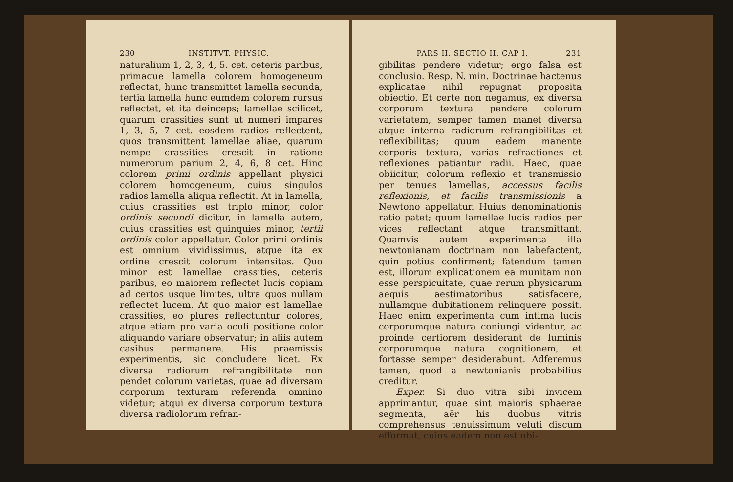230 INSTITVT. PHYSIC.
naturalium 1, 2, 3, 4, 5. cet. ceteris paribus, primaque lamella colorem homogeneum reflectat, hunc transmittet lamella secunda, tertia lamella hunc eumdem colorem rursus reflectet, et ita deinceps; lamellae scilicet, quarum crassities sunt ut numeri impares 1, 3, 5, 7 cet. eosdem radios reflectent, quos transmittent lamellae aliae, quarum nempe crassities crescit in ratione numerorum parium 2, 4, 6, 8 cet. Hinc colorem primi ordinis appellant physici colorem homogeneum, cuius singulos radios lamella aliqua reflectit. At in lamella, cuius crassities est triplo minor, color ordinis secundi dicitur, in lamella autem, cuius crassities est quinquies minor, tertii ordinis color appellatur. Color primi ordinis est omnium vividissimus, atque ita ex ordine crescit colorum intensitas. Quo minor est lamellae crassities, ceteris paribus, eo maiorem reflectet lucis copiam ad certos usque limites, ultra quos nullam reflectet lucem. At quo maior est lamellae crassities, eo plures reflectuntur colores, atque etiam pro varia oculi positione color aliquando variare observatur; in aliis autem casibus permanere. His praemissis experimentis, sic concludere licet. Ex diversa radiorum refrangibilitate non pendet colorum varietas, quae ad diversam corporum texturam referenda omnino videtur; atqui ex diversa corporum textura diversa radiolorum refran-
PARS II. SECTIO II. CAP I. 231
gibilitas pendere videtur; ergo falsa est conclusio. Resp. N. min. Doctrinae hactenus explicatae nihil repugnat proposita obiectio. Et certe non negamus, ex diversa corporum textura pendere colorum varietatem, semper tamen manet diversa atque interna radiorum refrangibilitas et reflexibilitas; quum eadem manente corporis textura, varias refractiones et reflexiones patiantur radii. Haec, quae obiicitur, colorum reflexio et transmissio per tenues lamellas, accessus facilis reflexionis, et facilis transmissionis a Newtono appellatur. Huius denominationis ratio patet; quum lamellae lucis radios per vices reflectant atque transmittant. Quamvis autem experimenta illa newtonianam doctrinam non labefactent, quin potius confirment; fatendum tamen est, illorum explicationem ea munitam non esse perspicuitate, quae rerum physicarum aequis aestimatoribus satisfacere, nullamque dubitationem relinquere possit. Haec enim experimenta cum intima lucis corporumque natura coniungi videntur, ac proinde certiorem desiderant de luminis corporumque natura cognitionem, et fortasse semper desiderabunt. Adferemus tamen, quod a newtonianis probabilius creditur.
Exper. Si duo vitra sibi invicem apprimantur, quae sint maioris sphaerae segmenta, aër his duobus vitris comprehensus tenuissimum veluti discum efformat, cuius eadem non est ubi-